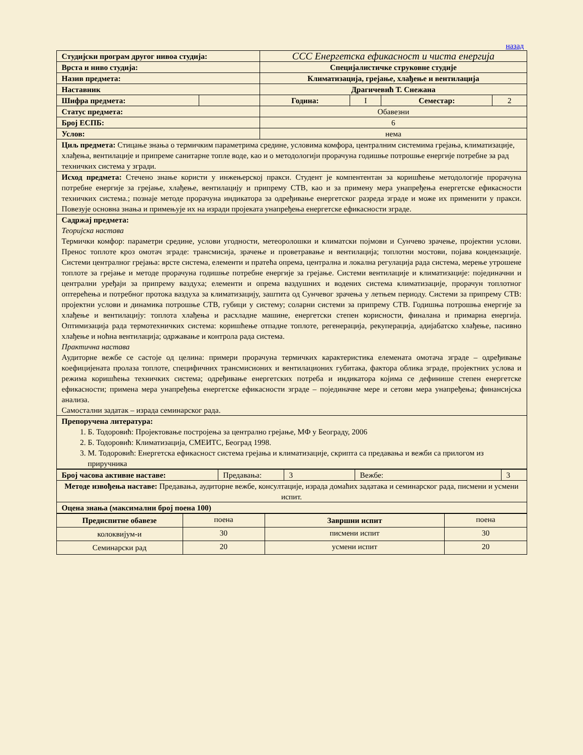назад
| Студијски програм другог нивоа студија: | | ССС Енергетска ефикасност и чиста енергија | | | |
| Врста и ниво студија: | | Специјалистичке струковне студије | | | |
| Назив предмета: | | Климатизација, грејање, хлађење и вентилација | | | |
| Наставник | | Драгичевић Т. Снежана | | | |
| Шифра предмета: | | Година: | I | Семестар: | 2 |
| Статус предмета: | | Обавезни | | | |
| Број ЕСПБ: | | 6 | | | |
| Услов: | | нема | | | |
| Циљ предмета: Стицање знања о термичким параметрима средине, условима комфора, централним системима грејања, климатизације, хлађења, вентилације и припреме санитарне топле воде, као и о методологији прорачуна годишње потрошње енергије потребне за рад техничких система у згради. | | | | | |
| Исход предмета: Стечено знање користи у инжењерској пракси. Студент је компентентан за коришћење методологије прорачуна потребне енергије за грејање, хлађење, вентилацију и припрему СТВ, као и за примену мера унапређења енергетске ефикасности техничких система.; познаје методе прорачуна индикатора за одређивање енергетског разреда зграде и може их применити у пракси. Повезује основна знања и примењује их на изради пројеката унапређења енергетске ефикасности зграде. | | | | | |
| Садржај предмета: Теоријска настава Термички комфор: параметри средине, услови угодности, метеоролошки и климатски појмови и Сунчево зрачење, пројектни услови. Пренос топлоте кроз омотач зграде: трансмисија, зрачење и проветравање и вентилација; топлотни мостови, појава кондензације. Системи централног грејања: врсте система, елементи и пратећа опрема, централна и локална регулација рада система, мерење утрошене топлоте за грејање и методе прорачуна годишње потребне енергије за грејање. Системи вентилације и климатизације: појединачни и централни уређаји за припрему ваздуха; елементи и опрема ваздушних и водених система климатизације, прорачун топлотног оптерећења и потребног протока ваздуха за климатизацију, заштита од Сунчевог зрачења у летњем периоду. Системи за припрему СТВ: пројектни услови и динамика потрошње СТВ, губици у систему; соларни системи за припрему СТВ. Годишња потрошња енергије за хлађење и вентилацију: топлота хлађења и расхладне машине, енергетски степен корисности, финалана и примарна енергија. Оптимизација рада термотехничких система: коришћење отпадне топлоте, регенерација, рекуперација, адијабатско хлађење, пасивно хлађење и ноћна вентилација; одржавање и контрола рада система. Практична настава Аудиторне вежбе се састоје од целина: примери прорачуна термичких карактеристика елемената омотача зграде – одређивање коефицијената пролаза топлоте, специфичних трансмисионих и вентилационих губитака, фактора облика зграде, пројектних услова и режима коришћења техничких система; одређивање енергетских потреба и индикатора којима се дефинише степен енергетске ефикасности; примена мера унапређења енергетске ефикасности зграде – појединачне мере и сетови мера унапређења; финансијска анализа. Самостални задатак – израда семинарског рада. | | | | | |
| Препоручена литература: 1. Б. Тодоровић: Пројектовање постројења за централно грејање, МФ у Београду, 2006 2. Б. Тодоровић: Климатизација, СМЕИТС, Београд 1998. 3. М. Тодоровић: Енергетска ефикасност система грејања и климатизације, скрипта са предавања и вежби са прилогом из приручника | | | | | |
| Број часова активне наставе: | Предавања: | 3 | Вежбе: | 3 |
| Методе извођења наставе: Предавања, аудиторне вежбе, консултације, израда домаћих задатака и семинарског рада, писмени и усмени испит. | | | | |
| Оцена знања (максимални број поена 100) | | | | |
| Предиспитне обавезе | поена | Завршни испит | поена |
| колоквијум-и | 30 | писмени испит | 30 |
| Семинарски рад | 20 | усмени испит | 20 |